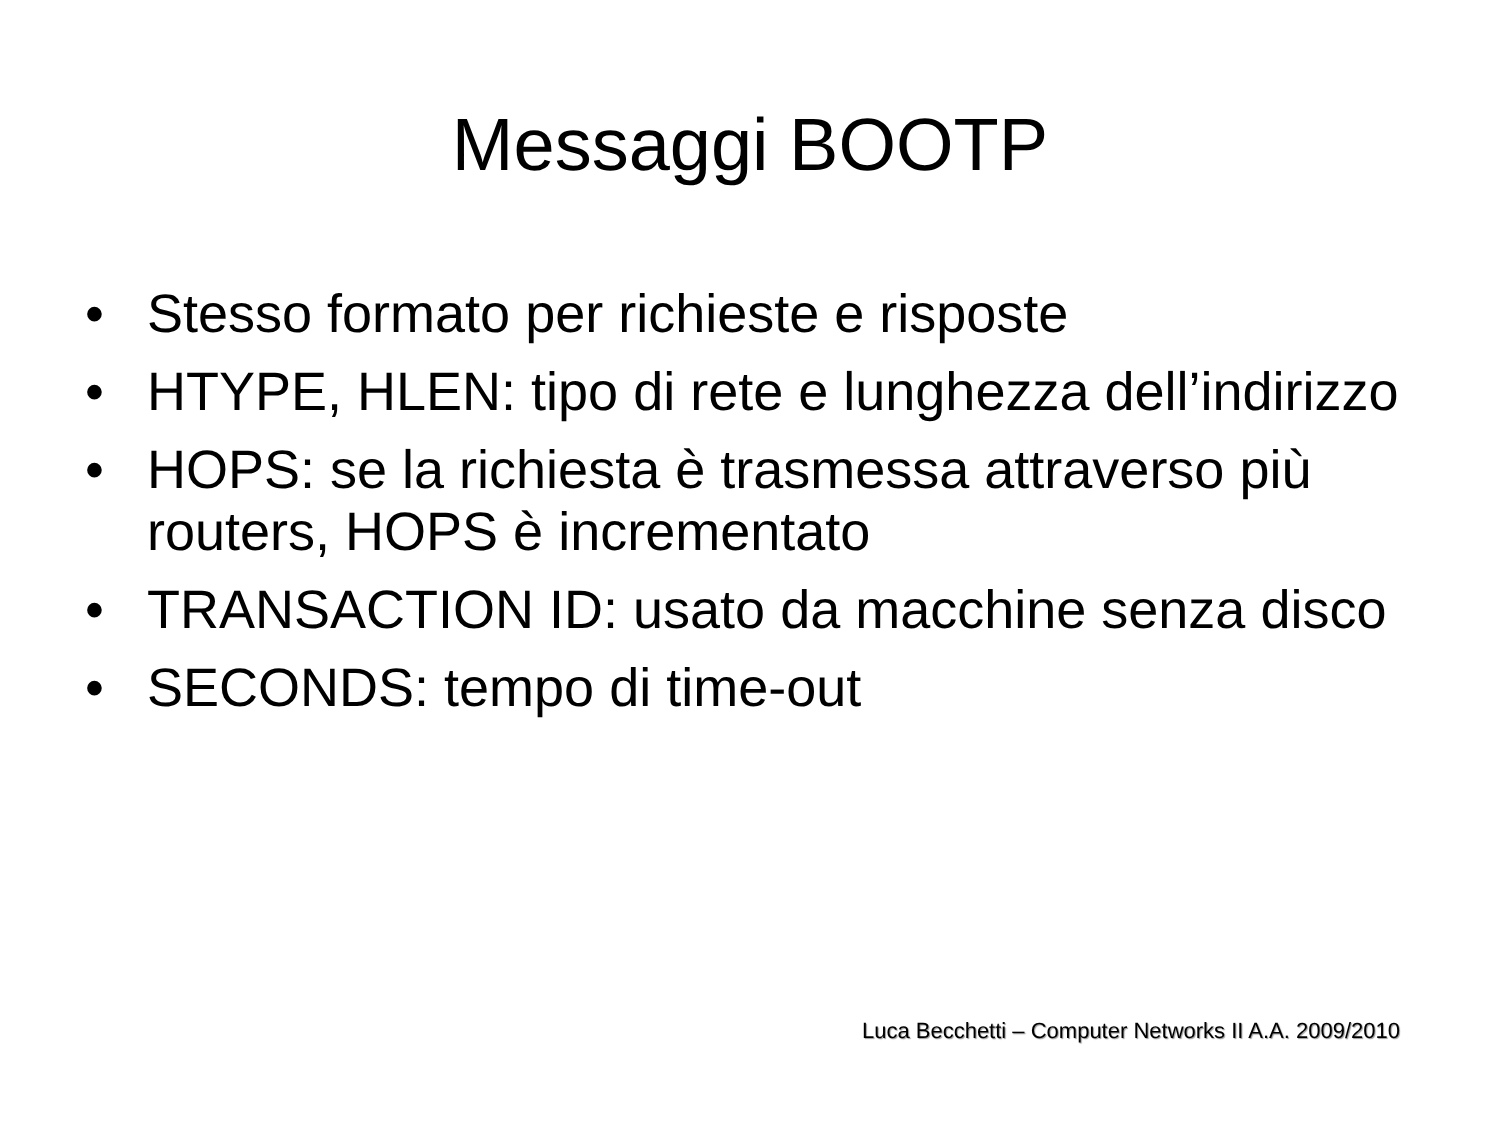Messaggi BOOTP
• Stesso formato per richieste e risposte
• HTYPE, HLEN: tipo di rete e lunghezza dell’indirizzo
• HOPS: se la richiesta è trasmessa attraverso più routers, HOPS è incrementato
• TRANSACTION ID: usato da macchine senza disco
• SECONDS: tempo di time-out
Luca Becchetti – Computer Networks II A.A. 2009/2010